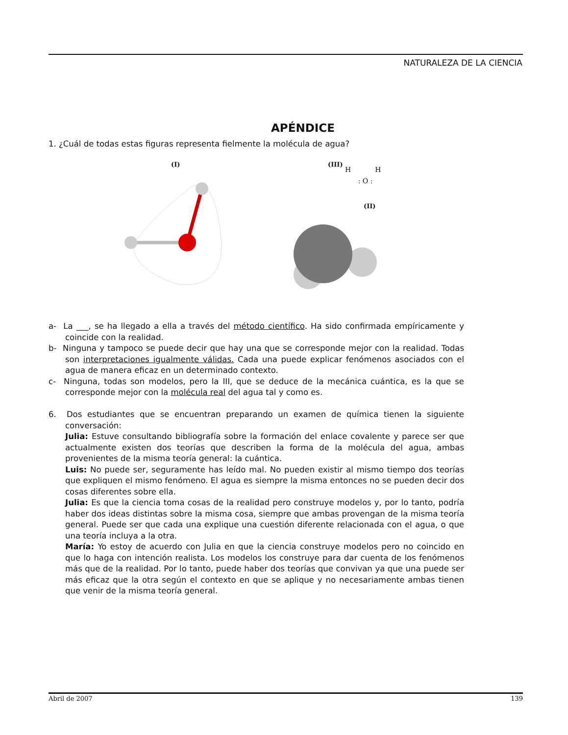NATURALEZA DE LA CIENCIA
APÉNDICE
1. ¿Cuál de todas estas figuras representa fielmente la molécula de agua?
(I) (III)
H H
: O :
(II)
a- La ___, se ha llegado a ella a través del método científico. Ha sido confirmada empíricamente y coincide con la realidad.
b- Ninguna y tampoco se puede decir que hay una que se corresponde mejor con la realidad. Todas son interpretaciones igualmente válidas. Cada una puede explicar fenómenos asociados con el agua de manera eficaz en un determinado contexto.
c- Ninguna, todas son modelos, pero la III, que se deduce de la mecánica cuántica, es la que se corresponde mejor con la molécula real del agua tal y como es.
6. Dos estudiantes que se encuentran preparando un examen de química tienen la siguiente conversación:
Julia: Estuve consultando bibliografía sobre la formación del enlace covalente y parece ser que actualmente existen dos teorías que describen la forma de la molécula del agua, ambas provenientes de la misma teoría general: la cuántica.
Luis: No puede ser, seguramente has leído mal. No pueden existir al mismo tiempo dos teorías que expliquen el mismo fenómeno. El agua es siempre la misma entonces no se pueden decir dos cosas diferentes sobre ella.
Julia: Es que la ciencia toma cosas de la realidad pero construye modelos y, por lo tanto, podría haber dos ideas distintas sobre la misma cosa, siempre que ambas provengan de la misma teoría general. Puede ser que cada una explique una cuestión diferente relacionada con el agua, o que una teoría incluya a la otra.
María: Yo estoy de acuerdo con Julia en que la ciencia construye modelos pero no coincido en que lo haga con intención realista. Los modelos los construye para dar cuenta de los fenómenos más que de la realidad. Por lo tanto, puede haber dos teorías que convivan ya que una puede ser más eficaz que la otra según el contexto en que se aplique y no necesariamente ambas tienen que venir de la misma teoría general.
Abril de 2007 139